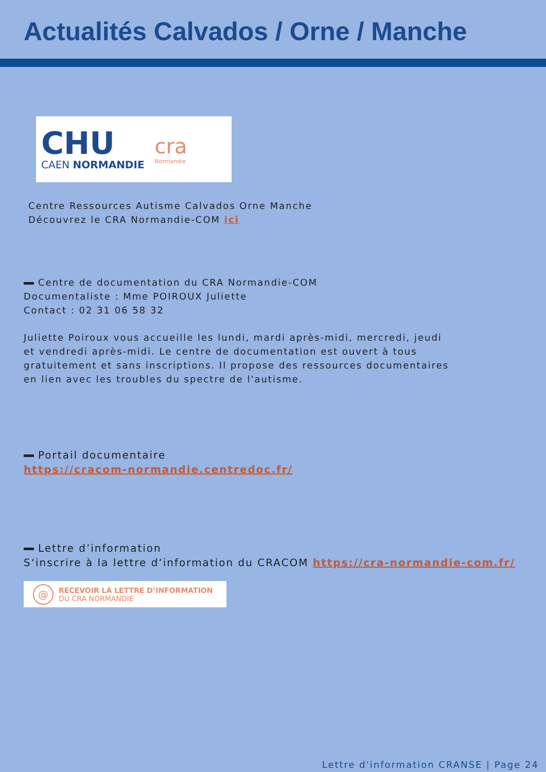Actualités Calvados / Orne / Manche
CHU
CAEN NORMANDIE
cra
Normandie
Centre Ressources Autisme Calvados Orne Manche
Découvrez le CRA Normandie-COM ici
Centre de documentation du CRA Normandie-COM
Documentaliste : Mme POIROUX Juliette
Contact : 02 31 06 58 32
Juliette Poiroux vous accueille les lundi, mardi après-midi, mercredi, jeudi et vendredi après-midi. Le centre de documentation est ouvert à tous gratuitement et sans inscriptions. Il propose des ressources documentaires en lien avec les troubles du spectre de l'autisme.
Portail documentaire
https://cracom-normandie.centredoc.fr/
Lettre d’information
S‘inscrire à la lettre d‘information du CRACOM https://cra-normandie-com.fr/
@
RECEVOIR LA LETTRE D’INFORMATION
DU CRA NORMANDIE
Lettre d'information CRANSE | Page 24